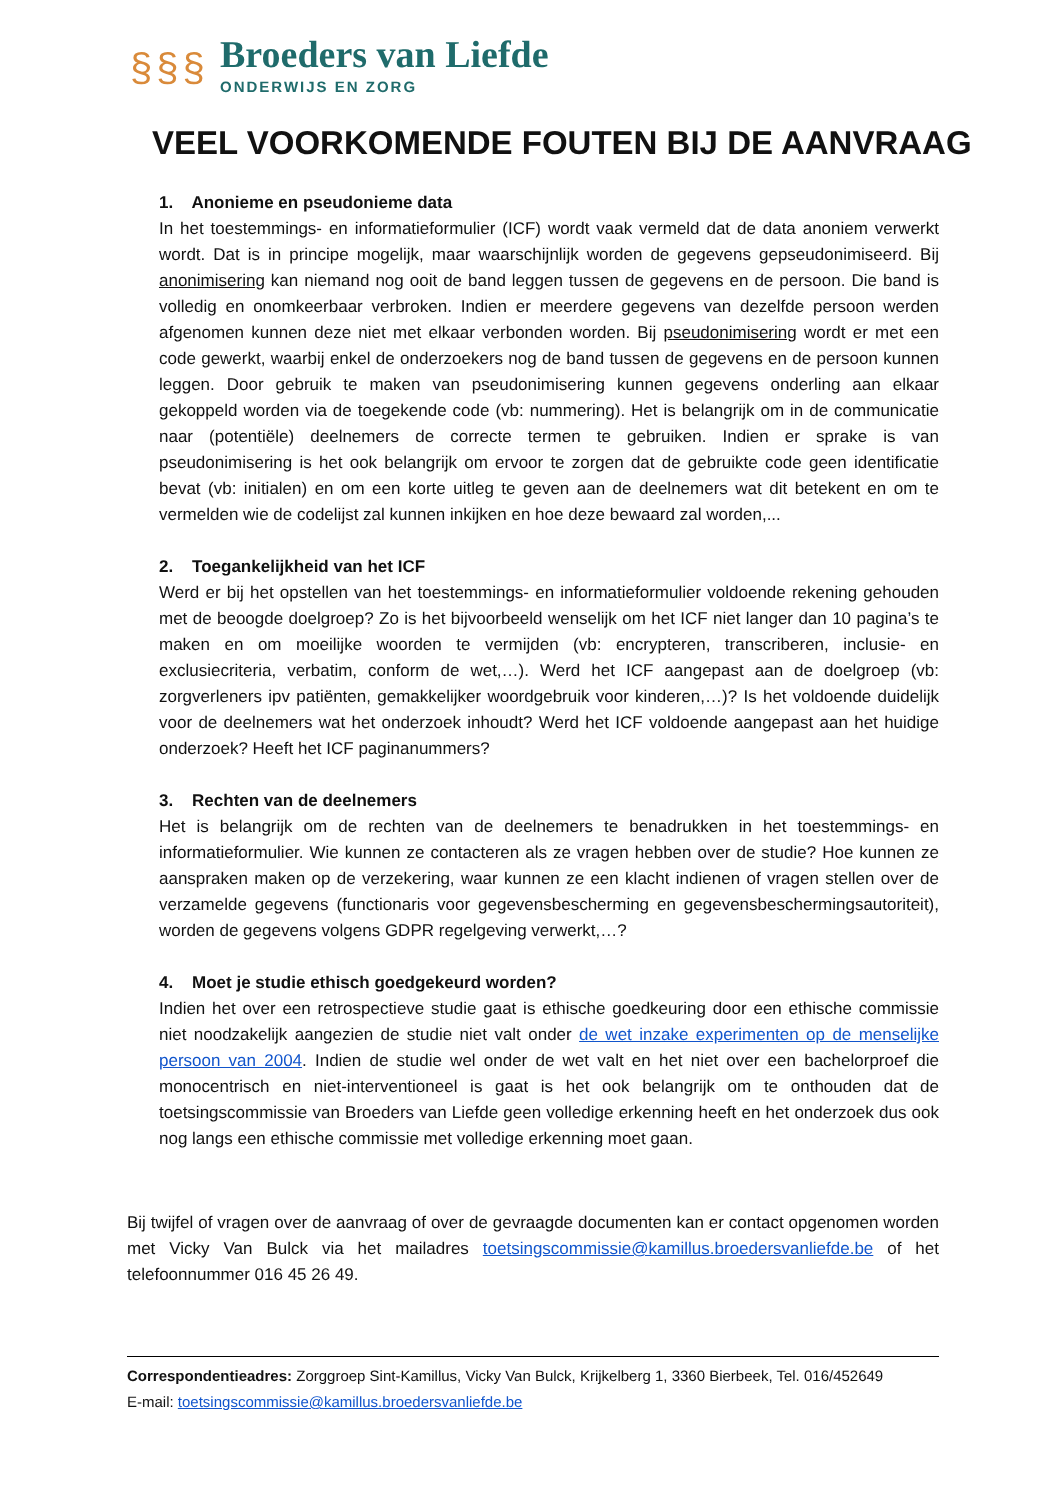§§§
Broeders van Liefde
ONDERWIJS EN ZORG
VEEL VOORKOMENDE FOUTEN BIJ DE AANVRAAG
1. Anonieme en pseudonieme data
In het toestemmings- en informatieformulier (ICF) wordt vaak vermeld dat de data anoniem verwerkt wordt. Dat is in principe mogelijk, maar waarschijnlijk worden de gegevens gepseudonimiseerd. Bij anonimisering kan niemand nog ooit de band leggen tussen de gegevens en de persoon. Die band is volledig en onomkeerbaar verbroken. Indien er meerdere gegevens van dezelfde persoon werden afgenomen kunnen deze niet met elkaar verbonden worden. Bij pseudonimisering wordt er met een code gewerkt, waarbij enkel de onderzoekers nog de band tussen de gegevens en de persoon kunnen leggen. Door gebruik te maken van pseudonimisering kunnen gegevens onderling aan elkaar gekoppeld worden via de toegekende code (vb: nummering). Het is belangrijk om in de communicatie naar (potentiële) deelnemers de correcte termen te gebruiken. Indien er sprake is van pseudonimisering is het ook belangrijk om ervoor te zorgen dat de gebruikte code geen identificatie bevat (vb: initialen) en om een korte uitleg te geven aan de deelnemers wat dit betekent en om te vermelden wie de codelijst zal kunnen inkijken en hoe deze bewaard zal worden,...
2. Toegankelijkheid van het ICF
Werd er bij het opstellen van het toestemmings- en informatieformulier voldoende rekening gehouden met de beoogde doelgroep? Zo is het bijvoorbeeld wenselijk om het ICF niet langer dan 10 pagina’s te maken en om moeilijke woorden te vermijden (vb: encrypteren, transcriberen, inclusie- en exclusiecriteria, verbatim, conform de wet,…). Werd het ICF aangepast aan de doelgroep (vb: zorgverleners ipv patiënten, gemakkelijker woordgebruik voor kinderen,…)? Is het voldoende duidelijk voor de deelnemers wat het onderzoek inhoudt? Werd het ICF voldoende aangepast aan het huidige onderzoek? Heeft het ICF paginanummers?
3. Rechten van de deelnemers
Het is belangrijk om de rechten van de deelnemers te benadrukken in het toestemmings- en informatieformulier. Wie kunnen ze contacteren als ze vragen hebben over de studie? Hoe kunnen ze aanspraken maken op de verzekering, waar kunnen ze een klacht indienen of vragen stellen over de verzamelde gegevens (functionaris voor gegevensbescherming en gegevensbeschermingsautoriteit), worden de gegevens volgens GDPR regelgeving verwerkt,…?
4. Moet je studie ethisch goedgekeurd worden?
Indien het over een retrospectieve studie gaat is ethische goedkeuring door een ethische commissie niet noodzakelijk aangezien de studie niet valt onder de wet inzake experimenten op de menselijke persoon van 2004. Indien de studie wel onder de wet valt en het niet over een bachelorproef die monocentrisch en niet-interventioneel is gaat is het ook belangrijk om te onthouden dat de toetsingscommissie van Broeders van Liefde geen volledige erkenning heeft en het onderzoek dus ook nog langs een ethische commissie met volledige erkenning moet gaan.
Bij twijfel of vragen over de aanvraag of over de gevraagde documenten kan er contact opgenomen worden met Vicky Van Bulck via het mailadres toetsingscommissie@kamillus.broedersvanliefde.be of het telefoonnummer 016 45 26 49.
Correspondentieadres: Zorggroep Sint-Kamillus, Vicky Van Bulck, Krijkelberg 1, 3360 Bierbeek, Tel. 016/452649
E-mail: toetsingscommissie@kamillus.broedersvanliefde.be